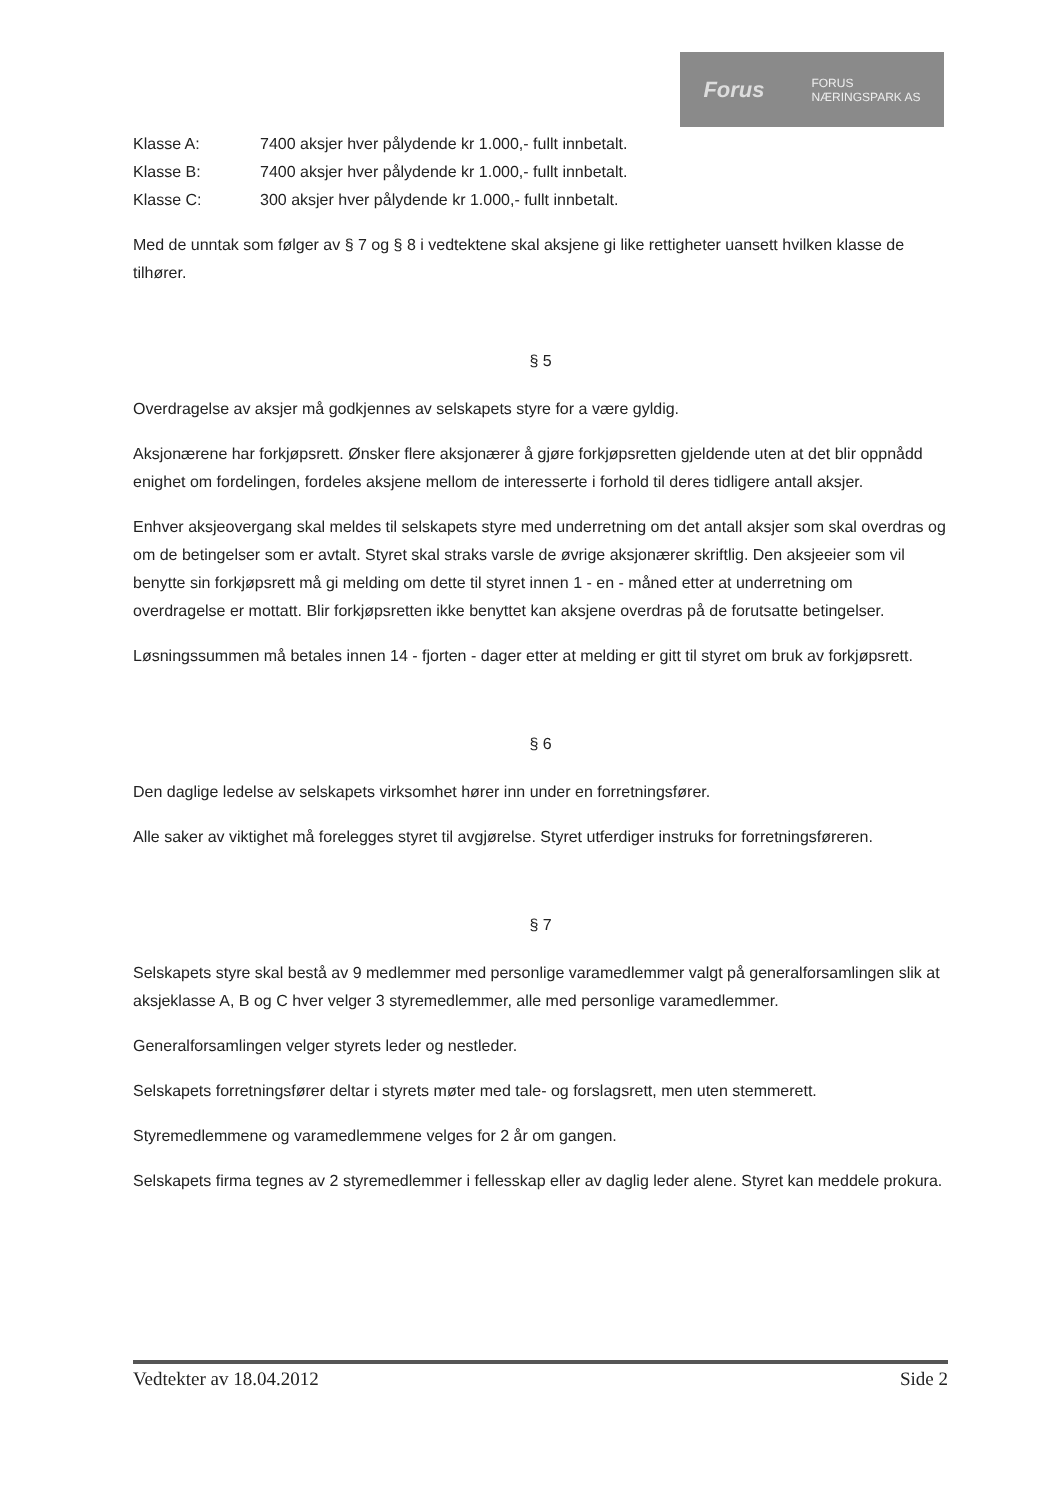Forus FORUS
NÆRINGSPARK AS
Klasse A: 7400 aksjer hver pålydende kr 1.000,- fullt innbetalt.
Klasse B: 7400 aksjer hver pålydende kr 1.000,- fullt innbetalt.
Klasse C: 300 aksjer hver pålydende kr 1.000,- fullt innbetalt.
Med de unntak som følger av § 7 og § 8 i vedtektene skal aksjene gi like rettigheter uansett hvilken klasse de tilhører.
§ 5
Overdragelse av aksjer må godkjennes av selskapets styre for a være gyldig.
Aksjonærene har forkjøpsrett. Ønsker flere aksjonærer å gjøre forkjøpsretten gjeldende uten at det blir oppnådd enighet om fordelingen, fordeles aksjene mellom de interesserte i forhold til deres tidligere antall aksjer.
Enhver aksjeovergang skal meldes til selskapets styre med underretning om det antall aksjer som skal overdras og om de betingelser som er avtalt. Styret skal straks varsle de øvrige aksjonærer skriftlig. Den aksjeeier som vil benytte sin forkjøpsrett må gi melding om dette til styret innen 1 - en - måned etter at underretning om overdragelse er mottatt. Blir forkjøpsretten ikke benyttet kan aksjene overdras på de forutsatte betingelser.
Løsningssummen må betales innen 14 - fjorten - dager etter at melding er gitt til styret om bruk av forkjøpsrett.
§ 6
Den daglige ledelse av selskapets virksomhet hører inn under en forretningsfører.
Alle saker av viktighet må forelegges styret til avgjørelse. Styret utferdiger instruks for forretningsføreren.
§ 7
Selskapets styre skal bestå av 9 medlemmer med personlige varamedlemmer valgt på generalforsamlingen slik at aksjeklasse A, B og C hver velger 3 styremedlemmer, alle med personlige varamedlemmer.
Generalforsamlingen velger styrets leder og nestleder.
Selskapets forretningsfører deltar i styrets møter med tale- og forslagsrett, men uten stemmerett.
Styremedlemmene og varamedlemmene velges for 2 år om gangen.
Selskapets firma tegnes av 2 styremedlemmer i fellesskap eller av daglig leder alene. Styret kan meddele prokura.
Vedtekter av 18.04.2012 Side 2